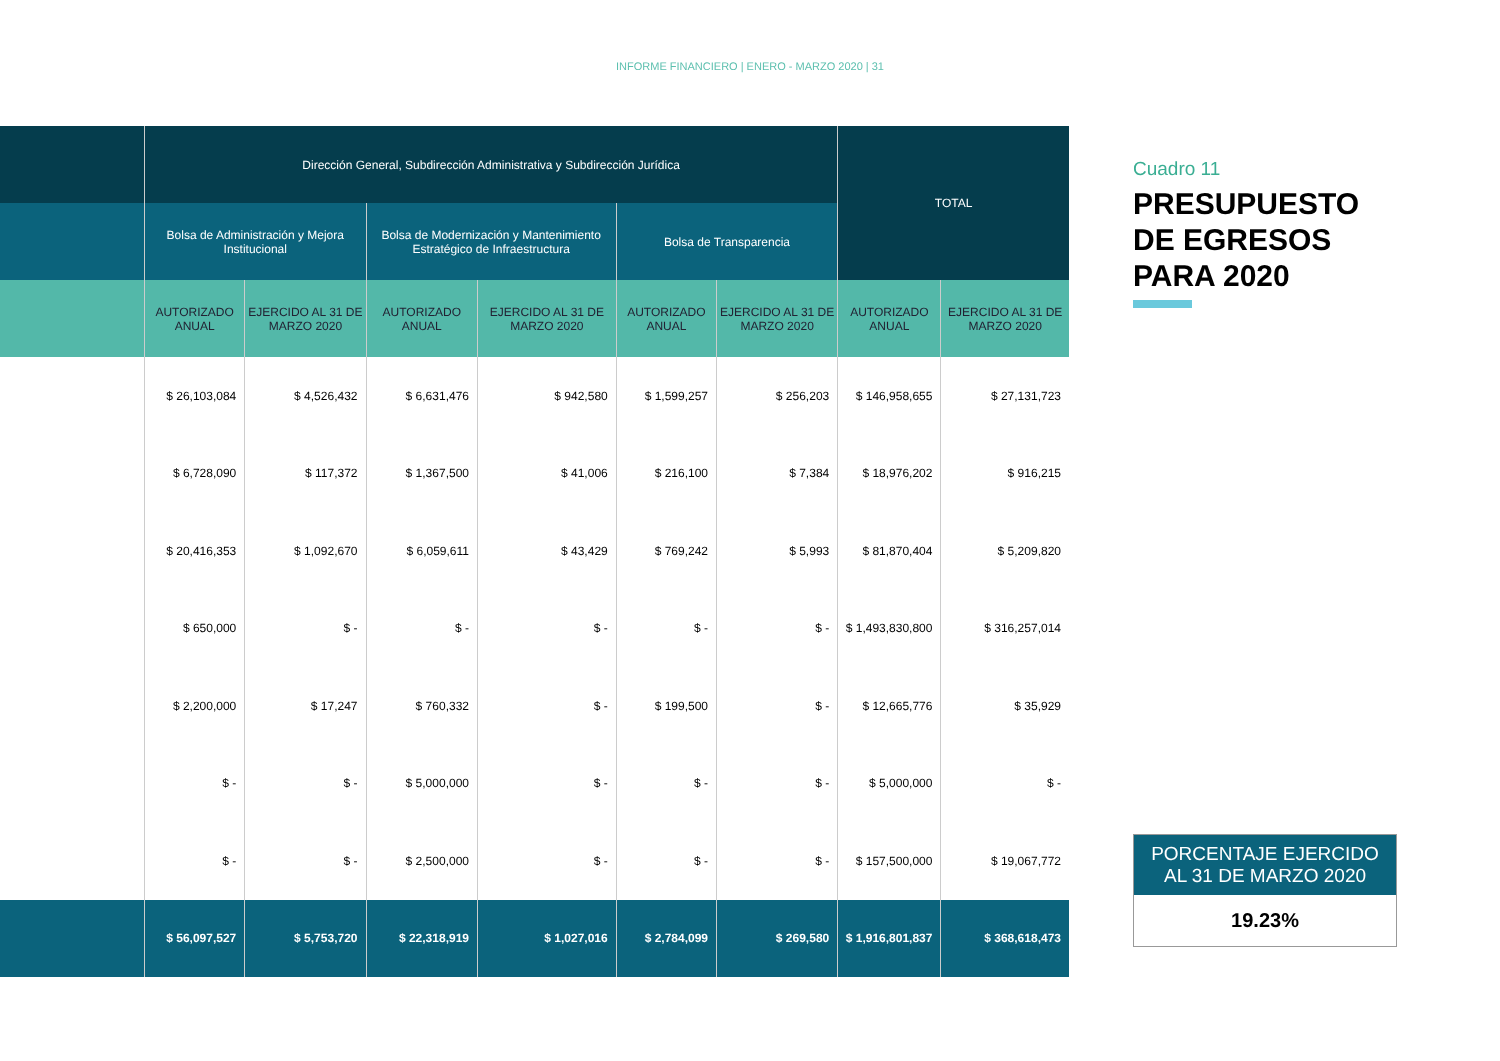INFORME FINANCIERO | ENERO - MARZO 2020 | 31
| | Dirección General, Subdirección Administrativa y Subdirección Jurídica | | | | | | TOTAL | |
| --- | --- | --- | --- | --- | --- | --- | --- | --- |
| | Bolsa de Administración y Mejora Institucional | | Bolsa de Modernización y Mantenimiento Estratégico de Infraestructura | | Bolsa de Transparencia | | | |
| | AUTORIZADO ANUAL | EJERCIDO AL 31 DE MARZO 2020 | AUTORIZADO ANUAL | EJERCIDO AL 31 DE MARZO 2020 | AUTORIZADO ANUAL | EJERCIDO AL 31 DE MARZO 2020 | AUTORIZADO ANUAL | EJERCIDO AL 31 DE MARZO 2020 |
| | $ 26,103,084 | $ 4,526,432 | $ 6,631,476 | $ 942,580 | $ 1,599,257 | $ 256,203 | $ 146,958,655 | $ 27,131,723 |
| | $ 6,728,090 | $ 117,372 | $ 1,367,500 | $ 41,006 | $ 216,100 | $ 7,384 | $ 18,976,202 | $ 916,215 |
| | $ 20,416,353 | $ 1,092,670 | $ 6,059,611 | $ 43,429 | $ 769,242 | $ 5,993 | $ 81,870,404 | $ 5,209,820 |
| | $ 650,000 | $ - | $ - | $ - | $ - | $ - | $ 1,493,830,800 | $ 316,257,014 |
| | $ 2,200,000 | $ 17,247 | $ 760,332 | $ - | $ 199,500 | $ - | $ 12,665,776 | $ 35,929 |
| | $ - | $ - | $ 5,000,000 | $ - | $ - | $ - | $ 5,000,000 | $ - |
| | $ - | $ - | $ 2,500,000 | $ - | $ - | $ - | $ 157,500,000 | $ 19,067,772 |
| | $ 56,097,527 | $ 5,753,720 | $ 22,318,919 | $ 1,027,016 | $ 2,784,099 | $ 269,580 | $ 1,916,801,837 | $ 368,618,473 |
Cuadro 11
PRESUPUESTO DE EGRESOS PARA 2020
PORCENTAJE EJERCIDO AL 31 DE MARZO 2020
19.23%